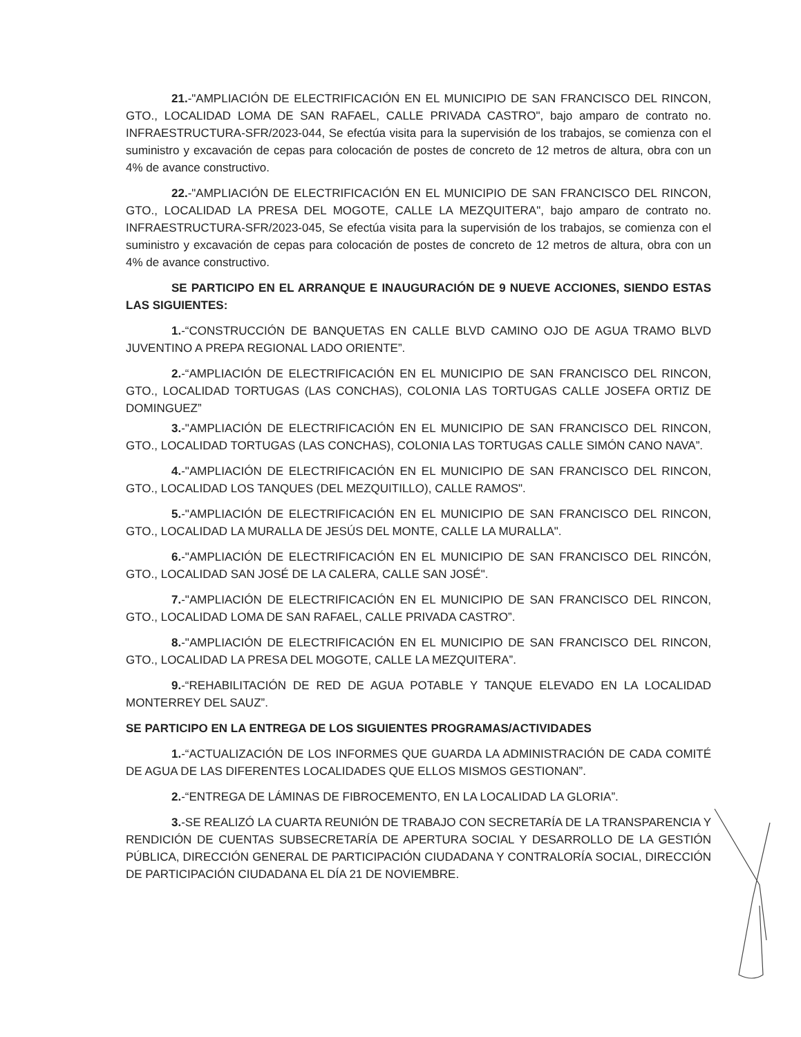21.-"AMPLIACIÓN DE ELECTRIFICACIÓN EN EL MUNICIPIO DE SAN FRANCISCO DEL RINCON, GTO., LOCALIDAD LOMA DE SAN RAFAEL, CALLE PRIVADA CASTRO", bajo amparo de contrato no. INFRAESTRUCTURA-SFR/2023-044, Se efectúa visita para la supervisión de los trabajos, se comienza con el suministro y excavación de cepas para colocación de postes de concreto de 12 metros de altura, obra con un 4% de avance constructivo.
22.-"AMPLIACIÓN DE ELECTRIFICACIÓN EN EL MUNICIPIO DE SAN FRANCISCO DEL RINCON, GTO., LOCALIDAD LA PRESA DEL MOGOTE, CALLE LA MEZQUITERA", bajo amparo de contrato no. INFRAESTRUCTURA-SFR/2023-045, Se efectúa visita para la supervisión de los trabajos, se comienza con el suministro y excavación de cepas para colocación de postes de concreto de 12 metros de altura, obra con un 4% de avance constructivo.
SE PARTICIPO EN EL ARRANQUE E INAUGURACIÓN DE 9 NUEVE ACCIONES, SIENDO ESTAS LAS SIGUIENTES:
1.-“CONSTRUCCIÓN DE BANQUETAS EN CALLE BLVD CAMINO OJO DE AGUA TRAMO BLVD JUVENTINO A PREPA REGIONAL LADO ORIENTE”.
2.-“AMPLIACIÓN DE ELECTRIFICACIÓN EN EL MUNICIPIO DE SAN FRANCISCO DEL RINCON, GTO., LOCALIDAD TORTUGAS (LAS CONCHAS), COLONIA LAS TORTUGAS CALLE JOSEFA ORTIZ DE DOMINGUEZ”
3.-"AMPLIACIÓN DE ELECTRIFICACIÓN EN EL MUNICIPIO DE SAN FRANCISCO DEL RINCON, GTO., LOCALIDAD TORTUGAS (LAS CONCHAS), COLONIA LAS TORTUGAS CALLE SIMÓN CANO NAVA”.
4.-"AMPLIACIÓN DE ELECTRIFICACIÓN EN EL MUNICIPIO DE SAN FRANCISCO DEL RINCON, GTO., LOCALIDAD LOS TANQUES (DEL MEZQUITILLO), CALLE RAMOS".
5.-"AMPLIACIÓN DE ELECTRIFICACIÓN EN EL MUNICIPIO DE SAN FRANCISCO DEL RINCON, GTO., LOCALIDAD LA MURALLA DE JESÚS DEL MONTE, CALLE LA MURALLA".
6.-"AMPLIACIÓN DE ELECTRIFICACIÓN EN EL MUNICIPIO DE SAN FRANCISCO DEL RINCÓN, GTO., LOCALIDAD SAN JOSÉ DE LA CALERA, CALLE SAN JOSÉ".
7.-"AMPLIACIÓN DE ELECTRIFICACIÓN EN EL MUNICIPIO DE SAN FRANCISCO DEL RINCON, GTO., LOCALIDAD LOMA DE SAN RAFAEL, CALLE PRIVADA CASTRO”.
8.-"AMPLIACIÓN DE ELECTRIFICACIÓN EN EL MUNICIPIO DE SAN FRANCISCO DEL RINCON, GTO., LOCALIDAD LA PRESA DEL MOGOTE, CALLE LA MEZQUITERA”.
9.-“REHABILITACIÓN DE RED DE AGUA POTABLE Y TANQUE ELEVADO EN LA LOCALIDAD MONTERREY DEL SAUZ”.
SE PARTICIPO EN LA ENTREGA DE LOS SIGUIENTES PROGRAMAS/ACTIVIDADES
1.-“ACTUALIZACIÓN DE LOS INFORMES QUE GUARDA LA ADMINISTRACIÓN DE CADA COMITÉ DE AGUA DE LAS DIFERENTES LOCALIDADES QUE ELLOS MISMOS GESTIONAN”.
2.-“ENTREGA DE LÁMINAS DE FIBROCEMENTO, EN LA LOCALIDAD LA GLORIA”.
3.-SE REALIZÓ LA CUARTA REUNIÓN DE TRABAJO CON SECRETARÍA DE LA TRANSPARENCIA Y RENDICIÓN DE CUENTAS SUBSECRETARÍA DE APERTURA SOCIAL Y DESARROLLO DE LA GESTIÓN PÚBLICA, DIRECCIÓN GENERAL DE PARTICIPACIÓN CIUDADANA Y CONTRALORÍA SOCIAL, DIRECCIÓN DE PARTICIPACIÓN CIUDADANA EL DÍA 21 DE NOVIEMBRE.